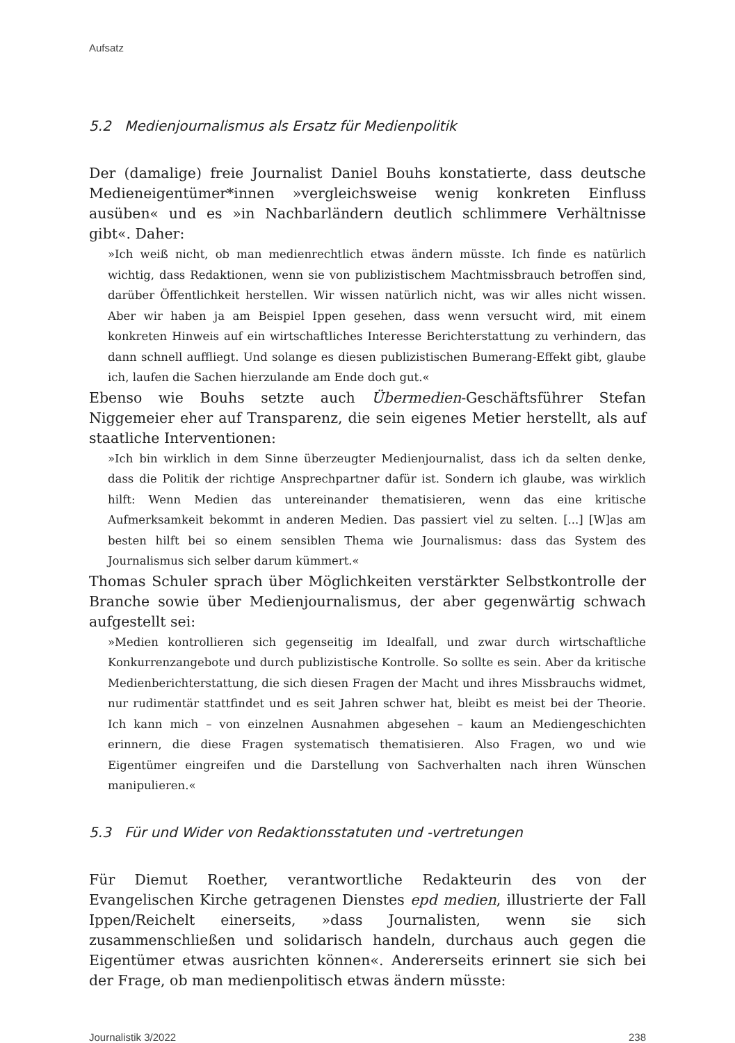Aufsatz
5.2 Medienjournalismus als Ersatz für Medienpolitik
Der (damalige) freie Journalist Daniel Bouhs konstatierte, dass deutsche Medieneigentümer*innen »vergleichsweise wenig konkreten Einfluss ausüben« und es »in Nachbarländern deutlich schlimmere Verhältnisse gibt«. Daher:
»Ich weiß nicht, ob man medienrechtlich etwas ändern müsste. Ich finde es natürlich wichtig, dass Redaktionen, wenn sie von publizistischem Machtmissbrauch betroffen sind, darüber Öffentlichkeit herstellen. Wir wissen natürlich nicht, was wir alles nicht wissen. Aber wir haben ja am Beispiel Ippen gesehen, dass wenn versucht wird, mit einem konkreten Hinweis auf ein wirtschaftliches Interesse Berichterstattung zu verhindern, das dann schnell auffliegt. Und solange es diesen publizistischen Bumerang-Effekt gibt, glaube ich, laufen die Sachen hierzulande am Ende doch gut.«
Ebenso wie Bouhs setzte auch Übermedien-Geschäftsführer Stefan Niggemeier eher auf Transparenz, die sein eigenes Metier herstellt, als auf staatliche Interventionen:
»Ich bin wirklich in dem Sinne überzeugter Medienjournalist, dass ich da selten denke, dass die Politik der richtige Ansprechpartner dafür ist. Sondern ich glaube, was wirklich hilft: Wenn Medien das untereinander thematisieren, wenn das eine kritische Aufmerksamkeit bekommt in anderen Medien. Das passiert viel zu selten. [...] [W]as am besten hilft bei so einem sensiblen Thema wie Journalismus: dass das System des Journalismus sich selber darum kümmert.«
Thomas Schuler sprach über Möglichkeiten verstärkter Selbstkontrolle der Branche sowie über Medienjournalismus, der aber gegenwärtig schwach aufgestellt sei:
»Medien kontrollieren sich gegenseitig im Idealfall, und zwar durch wirtschaftliche Konkurrenzangebote und durch publizistische Kontrolle. So sollte es sein. Aber da kritische Medienberichterstattung, die sich diesen Fragen der Macht und ihres Missbrauchs widmet, nur rudimentär stattfindet und es seit Jahren schwer hat, bleibt es meist bei der Theorie. Ich kann mich – von einzelnen Ausnahmen abgesehen – kaum an Mediengeschichten erinnern, die diese Fragen systematisch thematisieren. Also Fragen, wo und wie Eigentümer eingreifen und die Darstellung von Sachverhalten nach ihren Wünschen manipulieren.«
5.3 Für und Wider von Redaktionsstatuten und -vertretungen
Für Diemut Roether, verantwortliche Redakteurin des von der Evangelischen Kirche getragenen Dienstes epd medien, illustrierte der Fall Ippen/Reichelt einerseits, »dass Journalisten, wenn sie sich zusammenschließen und solidarisch handeln, durchaus auch gegen die Eigentümer etwas ausrichten können«. Andererseits erinnert sie sich bei der Frage, ob man medienpolitisch etwas ändern müsste:
Journalistik 3/2022 238